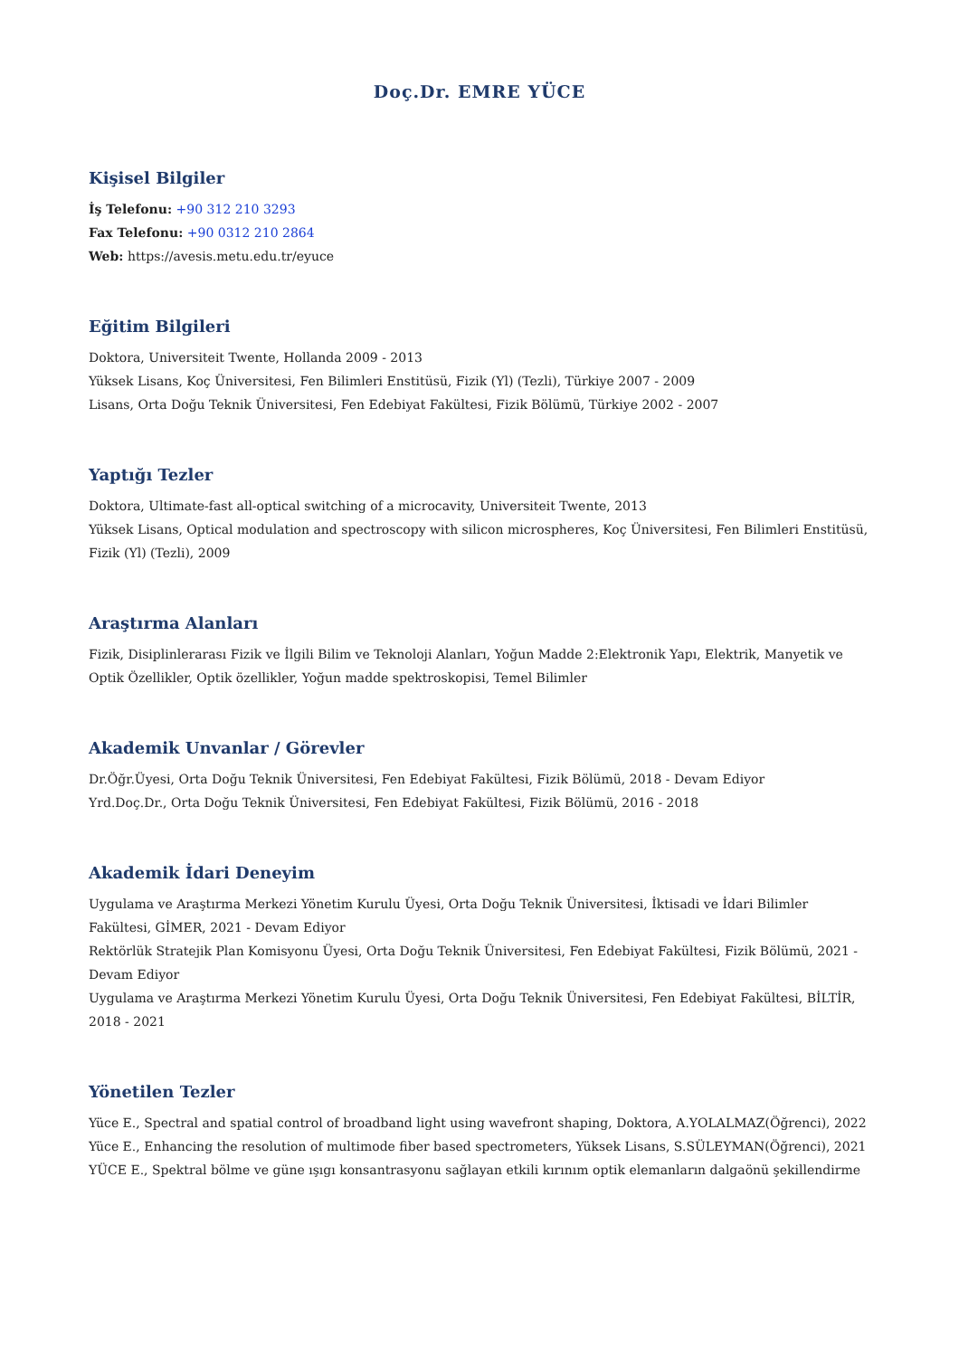Doç.Dr. EMRE YÜCE
Kişisel Bilgiler
İş Telefonu: +90 312 210 3293
Fax Telefonu: +90 0312 210 2864
Web: https://avesis.metu.edu.tr/eyuce
Eğitim Bilgileri
Doktora, Universiteit Twente, Hollanda 2009 - 2013
Yüksek Lisans, Koç Üniversitesi, Fen Bilimleri Enstitüsü, Fizik (Yl) (Tezli), Türkiye 2007 - 2009
Lisans, Orta Doğu Teknik Üniversitesi, Fen Edebiyat Fakültesi, Fizik Bölümü, Türkiye 2002 - 2007
Yaptığı Tezler
Doktora, Ultimate-fast all-optical switching of a microcavity, Universiteit Twente, 2013
Yüksek Lisans, Optical modulation and spectroscopy with silicon microspheres, Koç Üniversitesi, Fen Bilimleri Enstitüsü, Fizik (Yl) (Tezli), 2009
Araştırma Alanları
Fizik, Disiplinlerarası Fizik ve İlgili Bilim ve Teknoloji Alanları, Yoğun Madde 2:Elektronik Yapı, Elektrik, Manyetik ve Optik Özellikler, Optik özellikler, Yoğun madde spektroskopisi, Temel Bilimler
Akademik Unvanlar / Görevler
Dr.Öğr.Üyesi, Orta Doğu Teknik Üniversitesi, Fen Edebiyat Fakültesi, Fizik Bölümü, 2018 - Devam Ediyor
Yrd.Doç.Dr., Orta Doğu Teknik Üniversitesi, Fen Edebiyat Fakültesi, Fizik Bölümü, 2016 - 2018
Akademik İdari Deneyim
Uygulama ve Araştırma Merkezi Yönetim Kurulu Üyesi, Orta Doğu Teknik Üniversitesi, İktisadi ve İdari Bilimler Fakültesi, GİMER, 2021 - Devam Ediyor
Rektörlük Stratejik Plan Komisyonu Üyesi, Orta Doğu Teknik Üniversitesi, Fen Edebiyat Fakültesi, Fizik Bölümü, 2021 - Devam Ediyor
Uygulama ve Araştırma Merkezi Yönetim Kurulu Üyesi, Orta Doğu Teknik Üniversitesi, Fen Edebiyat Fakültesi, BİLTİR, 2018 - 2021
Yönetilen Tezler
Yüce E., Spectral and spatial control of broadband light using wavefront shaping, Doktora, A.YOLALMAZ(Öğrenci), 2022
Yüce E., Enhancing the resolution of multimode fiber based spectrometers, Yüksek Lisans, S.SÜLEYMAN(Öğrenci), 2021
YÜCE E., Spektral bölme ve güne ışıgı konsantrasyonu sağlayan etkili kırınım optik elemanların dalgaönü şekillendirme